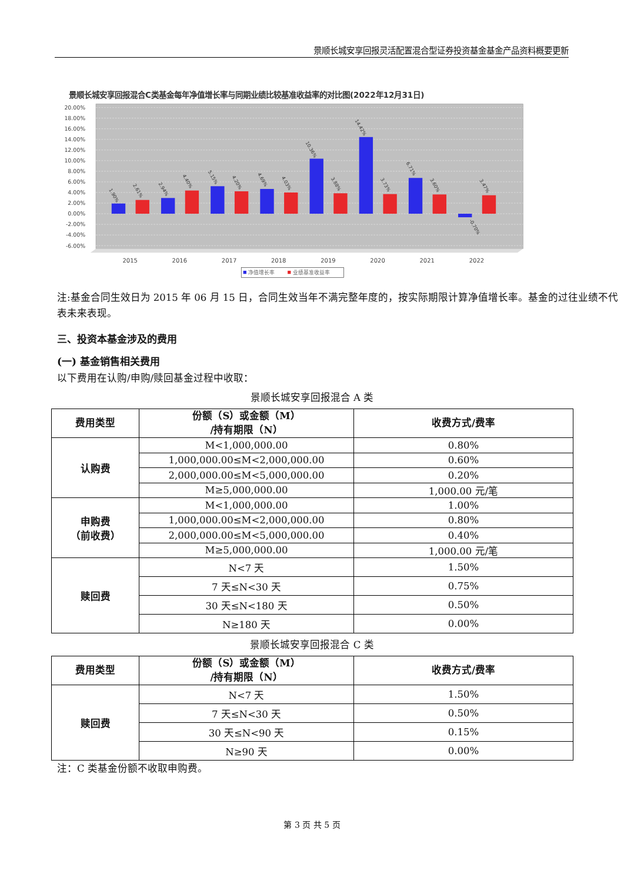景顺长城安享回报灵活配置混合型证券投资基金基金产品资料概要更新
景顺长城安享回报混合C类基金每年净值增长率与同期业绩比较基准收益率的对比图(2022年12月31日)
20.00%
18.00%
16.00%
14.00%
12.00%
10.00%
8.00%
6.00%
4.00%
2.00%
0.00%
-2.00%
-4.00%
-6.00%
1.90%
2.61%
2.94%
4.40%
5.15%
4.20%
4.69%
4.03%
10.36%
3.88%
14.42%
3.73%
6.71%
3.60%
-0.70%
3.47%
2015
2016
2017
2018
2019
2020
2021
2022
净值增长率
业绩基准收益率
注:基金合同生效日为 2015 年 06 月 15 日，合同生效当年不满完整年度的，按实际期限计算净值增长率。基金的过往业绩不代表未来表现。
三、投资本基金涉及的费用
(一) 基金销售相关费用
以下费用在认购/申购/赎回基金过程中收取：
景顺长城安享回报混合 A 类
| 费用类型 | 份额（S）或金额（M） /持有期限（N） | 收费方式/费率 |
| --- | --- | --- |
| 认购费 | M<1,000,000.00 | 0.80% |
| | 1,000,000.00≤M<2,000,000.00 | 0.60% |
| | 2,000,000.00≤M<5,000,000.00 | 0.20% |
| | M≥5,000,000.00 | 1,000.00 元/笔 |
| 申购费 （前收费） | M<1,000,000.00 | 1.00% |
| | 1,000,000.00≤M<2,000,000.00 | 0.80% |
| | 2,000,000.00≤M<5,000,000.00 | 0.40% |
| | M≥5,000,000.00 | 1,000.00 元/笔 |
| 赎回费 | N<7 天 | 1.50% |
| | 7 天≤N<30 天 | 0.75% |
| | 30 天≤N<180 天 | 0.50% |
| | N≥180 天 | 0.00% |
景顺长城安享回报混合 C 类
| 费用类型 | 份额（S）或金额（M） /持有期限（N） | 收费方式/费率 |
| --- | --- | --- |
| 赎回费 | N<7 天 | 1.50% |
| | 7 天≤N<30 天 | 0.50% |
| | 30 天≤N<90 天 | 0.15% |
| | N≥90 天 | 0.00% |
注：C 类基金份额不收取申购费。
第 3 页 共 5 页